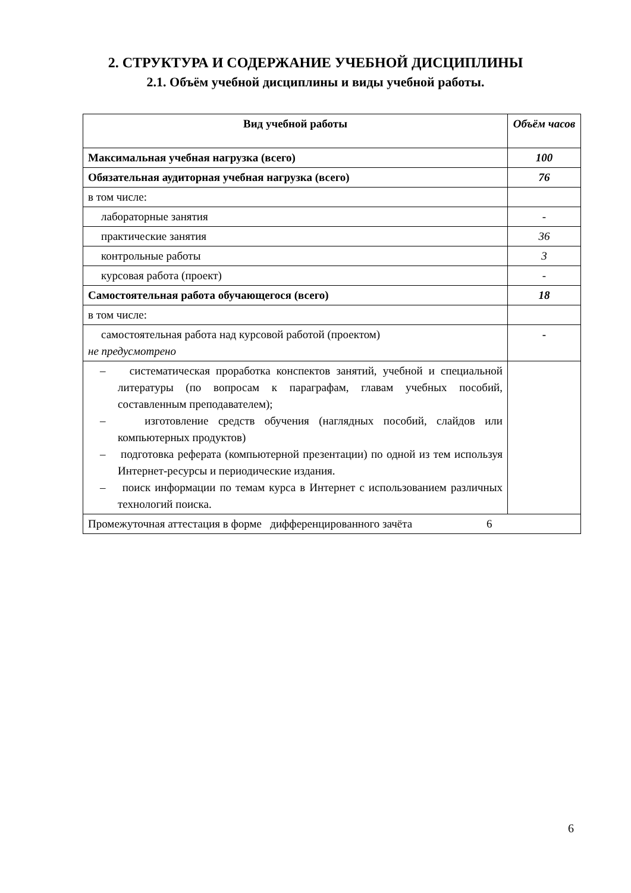2. СТРУКТУРА И СОДЕРЖАНИЕ УЧЕБНОЙ ДИСЦИПЛИНЫ
2.1. Объём учебной дисциплины и виды учебной работы.
| Вид учебной работы | Объём часов |
| --- | --- |
| Максимальная учебная нагрузка (всего) | 100 |
| Обязательная аудиторная учебная нагрузка (всего) | 76 |
| в том числе: | |
| лабораторные занятия | - |
| практические занятия | 36 |
| контрольные работы | 3 |
| курсовая работа (проект) | - |
| Самостоятельная работа обучающегося (всего) | 18 |
| в том числе: | |
| самостоятельная работа над курсовой работой (проектом) не предусмотрено | - |
| – систематическая проработка конспектов занятий, учебной и специальной литературы (по вопросам к параграфам, главам учебных пособий, составленным преподавателем); – изготовление средств обучения (наглядных пособий, слайдов или компьютерных продуктов) – подготовка реферата (компьютерной презентации) по одной из тем используя Интернет-ресурсы и периодические издания. – поиск информации по темам курса в Интернет с использованием различных технологий поиска. | |
| Промежуточная аттестация в форме дифференцированного зачёта 6 | |
6